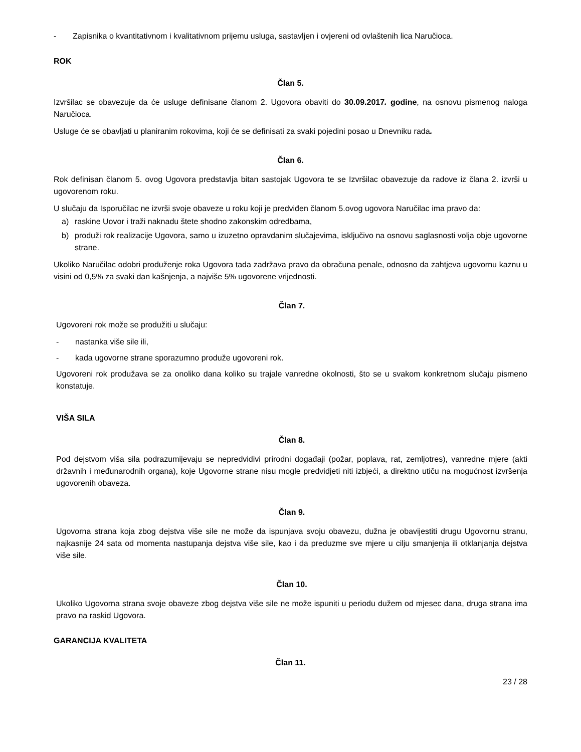- Zapisnika o kvantitativnom i kvalitativnom prijemu usluga, sastavljen i ovjereni od ovlaštenih lica Naručioca.
ROK
Član 5.
Izvršilac se obavezuje da će usluge definisane članom 2. Ugovora obaviti do 30.09.2017. godine, na osnovu pismenog naloga Naručioca.
Usluge će se obavljati u planiranim rokovima, koji će se definisati za svaki pojedini posao u Dnevniku rada.
Član 6.
Rok definisan članom 5. ovog Ugovora predstavlja bitan sastojak Ugovora te se Izvršilac obavezuje da radove iz člana 2. izvrši u ugovorenom roku.
U slučaju da Isporučilac ne izvrši svoje obaveze u roku koji je predviđen članom 5.ovog ugovora Naručilac ima pravo da:
a) raskine Uovor i traži naknadu štete shodno zakonskim odredbama,
b) produži rok realizacije Ugovora, samo u izuzetno opravdanim slučajevima, isključivo na osnovu saglasnosti volja obje ugovorne strane.
Ukoliko Naručilac odobri produženje roka Ugovora tada zadržava pravo da obračuna penale, odnosno da zahtjeva ugovornu kaznu u visini od 0,5% za svaki dan kašnjenja, a najviše 5% ugovorene vrijednosti.
Član 7.
Ugovoreni rok može se produžiti u slučaju:
- nastanka više sile ili,
- kada ugovorne strane sporazumno produže ugovoreni rok.
Ugovoreni rok produžava se za onoliko dana koliko su trajale vanredne okolnosti, što se u svakom konkretnom slučaju pismeno konstatuje.
VIŠA SILA
Član 8.
Pod dejstvom viša sila podrazumijevaju se nepredvidivi prirodni događaji (požar, poplava, rat, zemljotres), vanredne mjere (akti državnih i međunarodnih organa), koje Ugovorne strane nisu mogle predvidjeti niti izbjeći, a direktno utiču na mogućnost izvršenja ugovorenih obaveza.
Član 9.
Ugovorna strana koja zbog dejstva više sile ne može da ispunjava svoju obavezu, dužna je obavijestiti drugu Ugovornu stranu, najkasnije 24 sata od momenta nastupanja dejstva više sile, kao i da preduzme sve mjere u cilju smanjenja ili otklanjanja dejstva više sile.
Član 10.
Ukoliko Ugovorna strana svoje obaveze zbog dejstva više sile ne može ispuniti u periodu dužem od mjesec dana, druga strana ima pravo na raskid Ugovora.
GARANCIJA KVALITETA
Član 11.
23 / 28